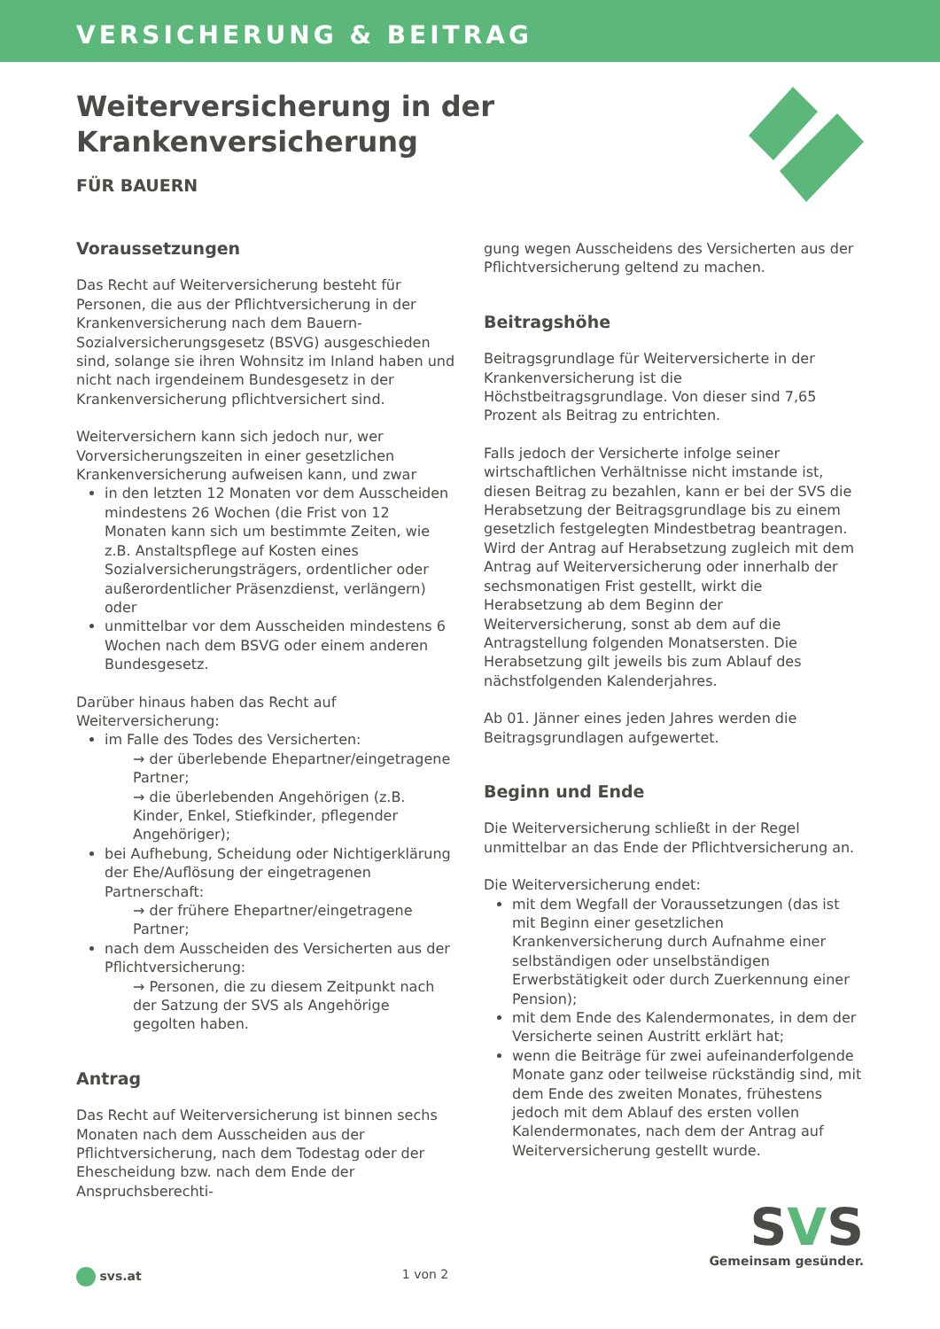VERSICHERUNG & BEITRAG
Weiterversicherung in der
Krankenversicherung
FÜR BAUERN
Voraussetzungen
Das Recht auf Weiterversicherung besteht für Personen, die aus der Pflichtversicherung in der Krankenversicherung nach dem Bauern-Sozialversicherungsgesetz (BSVG) ausgeschieden sind, solange sie ihren Wohnsitz im Inland haben und nicht nach irgendeinem Bundesgesetz in der Krankenversicherung pflichtversichert sind.
Weiterversichern kann sich jedoch nur, wer Vorversicherungszeiten in einer gesetzlichen Krankenversicherung aufweisen kann, und zwar
in den letzten 12 Monaten vor dem Ausscheiden mindestens 26 Wochen (die Frist von 12 Monaten kann sich um bestimmte Zeiten, wie z.B. Anstaltspflege auf Kosten eines Sozialversicherungsträgers, ordentlicher oder außerordentlicher Präsenzdienst, verlängern) oder
unmittelbar vor dem Ausscheiden mindestens 6 Wochen nach dem BSVG oder einem anderen Bundesgesetz.
Darüber hinaus haben das Recht auf Weiterversicherung:
im Falle des Todes des Versicherten:
→ der überlebende Ehepartner/eingetragene Partner;
→ die überlebenden Angehörigen (z.B. Kinder, Enkel, Stiefkinder, pflegender Angehöriger);
bei Aufhebung, Scheidung oder Nichtigerklärung der Ehe/Auflösung der eingetragenen Partnerschaft:
→ der frühere Ehepartner/eingetragene Partner;
nach dem Ausscheiden des Versicherten aus der Pflichtversicherung:
→ Personen, die zu diesem Zeitpunkt nach der Satzung der SVS als Angehörige gegolten haben.
Antrag
Das Recht auf Weiterversicherung ist binnen sechs Monaten nach dem Ausscheiden aus der Pflichtversicherung, nach dem Todestag oder der Ehescheidung bzw. nach dem Ende der Anspruchsberechti-
gung wegen Ausscheidens des Versicherten aus der Pflichtversicherung geltend zu machen.
Beitragshöhe
Beitragsgrundlage für Weiterversicherte in der Krankenversicherung ist die Höchstbeitragsgrundlage. Von dieser sind 7,65 Prozent als Beitrag zu entrichten.
Falls jedoch der Versicherte infolge seiner wirtschaftlichen Verhältnisse nicht imstande ist, diesen Beitrag zu bezahlen, kann er bei der SVS die Herabsetzung der Beitragsgrundlage bis zu einem gesetzlich festgelegten Mindestbetrag beantragen. Wird der Antrag auf Herabsetzung zugleich mit dem Antrag auf Weiterversicherung oder innerhalb der sechsmonatigen Frist gestellt, wirkt die Herabsetzung ab dem Beginn der Weiterversicherung, sonst ab dem auf die Antragstellung folgenden Monatsersten. Die Herabsetzung gilt jeweils bis zum Ablauf des nächstfolgenden Kalenderjahres.
Ab 01. Jänner eines jeden Jahres werden die Beitragsgrundlagen aufgewertet.
Beginn und Ende
Die Weiterversicherung schließt in der Regel unmittelbar an das Ende der Pflichtversicherung an.
Die Weiterversicherung endet:
mit dem Wegfall der Voraussetzungen (das ist mit Beginn einer gesetzlichen Krankenversicherung durch Aufnahme einer selbständigen oder unselbständigen Erwerbstätigkeit oder durch Zuerkennung einer Pension);
mit dem Ende des Kalendermonates, in dem der Versicherte seinen Austritt erklärt hat;
wenn die Beiträge für zwei aufeinanderfolgende Monate ganz oder teilweise rückständig sind, mit dem Ende des zweiten Monates, frühestens jedoch mit dem Ablauf des ersten vollen Kalendermonates, nach dem der Antrag auf Weiterversicherung gestellt wurde.
svs.at 1 von 2
SVS
Gemeinsam gesünder.